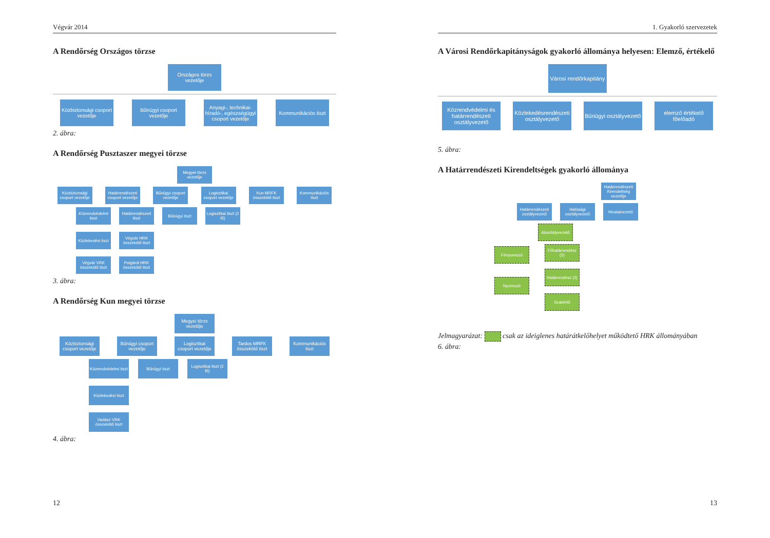Végvár 2014
A Rendőrség Országos törzse
Országos törzs vezetője
Közbiztonsági csoport vezetője
Bűnügyi csoport vezetője
Anyagi-, technikai-híradó-, egészségügyi csoport vezetője
Kommunikációs tiszt
2. ábra:
A Rendőrség Pusztaszer megyei törzse
Megyei törzs vezetője
Közbiztonsági csoport vezetője
Határrendészeti csoport vezetője
Bűnügyi csoport vezetője
Logisztikai csoport vezetője
Kun MRFK összekötő tiszt
Kommunikációs tiszt
Közrendvédelmi tiszt
Közlekedési tiszt
Végvár VRK összekötő tiszt
Határrendészeti tiszt
Végvár HRK összekötő tiszt
Polgárdi HRK összekötő tiszt
Bűnügyi tiszt Logisztikai tiszt (2 fő)
3. ábra:
A Rendőrség Kun megyei törzse
Megyei törzs vezetője
Közbiztonsági csoport vezetője
Bűnügyi csoport vezetője
Logisztikai csoport vezetője
Tardos MRFK összekötő tiszt
Kommunikációs tiszt
Közrendvédelmi tiszt
Közlekedési tiszt
Vadász VRK összekötő tiszt
Bűnügyi tiszt Logisztikai tiszt (2 fő)
4. ábra:
12
1. Gyakorló szervezetek
A Városi Rendőrkapitányságok gyakorló állománya helyesen: Elemző, értékelő
Városi rendőrkapitány
Közrendvédelmi és határrendészeti osztályvezető
Közlekedésrendészeti osztályvezető
Bűnügyi osztályvezető
elemző értékelő főelőadó
5. ábra:
A Határrendészeti Kirendeltségek gyakorló állománya
Határrendészeti Kirendeltség vezetője
Határrendészeti osztályvezető
Hatósági osztályvezető
Hivatalvezető
Alosztályvezető
Fényomozó
Nyomozó
Főhatárrendész (2)
Határrendész (2)
Szakértő
Jelmagyarázat: csak az ideiglenes határátkelőhelyet működtető HRK állományában
6. ábra:
13